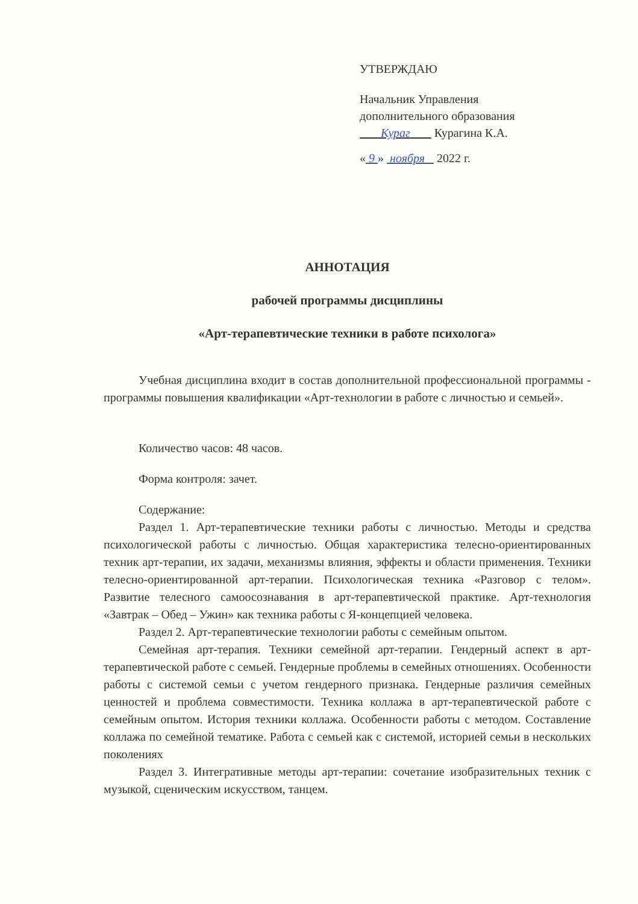УТВЕРЖДАЮ
Начальник Управления
дополнительного образования
Кураг Курагина К.А.
« 9 » ноября 2022 г.
АННОТАЦИЯ
рабочей программы дисциплины
«Арт-терапевтические техники в работе психолога»
Учебная дисциплина входит в состав дополнительной профессиональной программы - программы повышения квалификации «Арт-технологии в работе с личностью и семьей».
Количество часов: 48 часов.
Форма контроля: зачет.
Содержание:
Раздел 1. Арт-терапевтические техники работы с личностью. Методы и средства психологической работы с личностью. Общая характеристика телесно-ориентированных техник арт-терапии, их задачи, механизмы влияния, эффекты и области применения. Техники телесно-ориентированной арт-терапии. Психологическая техника «Разговор с телом». Развитие телесного самоосознавания в арт-терапевтической практике. Арт-технология «Завтрак – Обед – Ужин» как техника работы с Я-концепцией человека.
Раздел 2. Арт-терапевтические технологии работы с семейным опытом.
Семейная арт-терапия. Техники семейной арт-терапии. Гендерный аспект в арт-терапевтической работе с семьей. Гендерные проблемы в семейных отношениях. Особенности работы с системой семьи с учетом гендерного признака. Гендерные различия семейных ценностей и проблема совместимости. Техника коллажа в арт-терапевтической работе с семейным опытом. История техники коллажа. Особенности работы с методом. Составление коллажа по семейной тематике. Работа с семьей как с системой, историей семьи в нескольких поколениях
Раздел 3. Интегративные методы арт-терапии: сочетание изобразительных техник с музыкой, сценическим искусством, танцем.